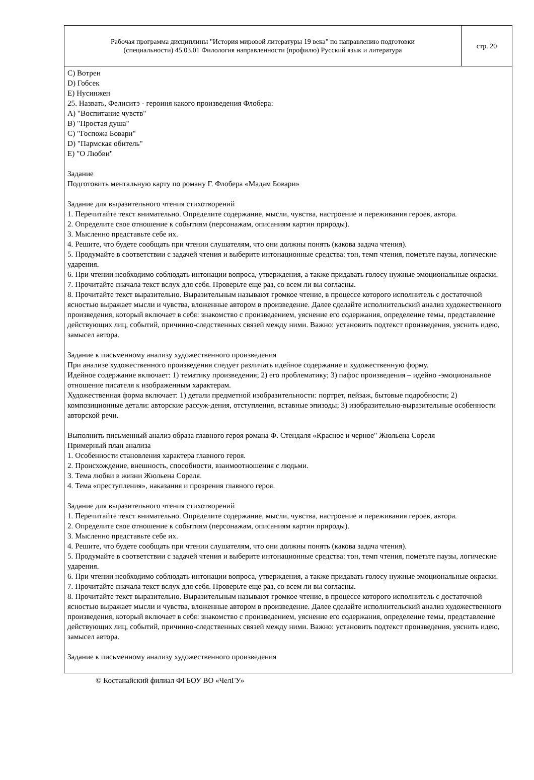| Рабочая программа дисциплины "История мировой литературы 19 века" по направлению подготовки (специальности) 45.03.01 Филология направленности (профилю) Русский язык и литература | стр. 20 |
C) Вотрен
D) Гобсек
E) Нусинжен
25. Назвать, Фелиситэ - героиня какого произведения Флобера:
A) "Воспитание чувств"
B) "Простая душа"
C) "Госпожа Бовари"
D) "Пармская обитель"
E) "О Любви"
Задание
Подготовить ментальную карту по роману Г. Флобера «Мадам Бовари»
Задание для выразительного чтения стихотворений
1. Перечитайте текст внимательно. Определите содержание, мысли, чувства, настроение и переживания героев, автора.
2. Определите свое отношение к событиям (персонажам, описаниям картин природы).
3. Мысленно представьте себе их.
4. Решите, что будете сообщать при чтении слушателям, что они должны понять (какова задача чтения).
5. Продумайте в соответствии с задачей чтения и выберите интонационные средства: тон, темп чтения, пометьте паузы, логические ударения.
6. При чтении необходимо соблюдать интонации вопроса, утверждения, а также придавать голосу нужные эмоциональные окраски.
7. Прочитайте сначала текст вслух для себя. Проверьте еще раз, со всем ли вы согласны.
8. Прочитайте текст выразительно. Выразительным называют громкое чтение, в процессе которого исполнитель с достаточной ясностью выражает мысли и чувства, вложенные автором в произведение. Далее сделайте исполнительский анализ художественного произведения, который включает в себя: знакомство с произведением, уяснение его содержания, определение темы, представление действующих лиц, событий, причинно-следственных связей между ними. Важно: установить подтекст произведения, уяснить идею, замысел автора.
Задание к письменному анализу художественного произведения
При анализе художественного произведения следует различать идейное содержание и художественную форму.
Идейное содержание включает: 1) тематику произведения; 2) его проблематику; 3) пафос произведения – идейно -эмоциональное отношение писателя к изображенным характерам.
Художественная форма включает: 1) детали предметной изобразительности: портрет, пейзаж, бытовые подробности; 2) композиционные детали: авторские рассуж-дения, отступления, вставные эпизоды; 3) изобразительно-выразительные особенности авторской речи.
Выполнить письменный анализ образа главного героя романа Ф. Стендаля «Красное и черное" Жюльена Сореля
Примерный план анализа
1. Особенности становления характера главного героя.
2. Происхождение, внешность, способности, взаимоотношения с людьми.
3. Тема любви в жизни Жюльена Сореля.
4. Тема «преступления», наказания и прозрения главного героя.
Задание для выразительного чтения стихотворений
1. Перечитайте текст внимательно. Определите содержание, мысли, чувства, настроение и переживания героев, автора.
2. Определите свое отношение к событиям (персонажам, описаниям картин природы).
3. Мысленно представьте себе их.
4. Решите, что будете сообщать при чтении слушателям, что они должны понять (какова задача чтения).
5. Продумайте в соответствии с задачей чтения и выберите интонационные средства: тон, темп чтения, пометьте паузы, логические ударения.
6. При чтении необходимо соблюдать интонации вопроса, утверждения, а также придавать голосу нужные эмоциональные окраски.
7. Прочитайте сначала текст вслух для себя. Проверьте еще раз, со всем ли вы согласны.
8. Прочитайте текст выразительно. Выразительным называют громкое чтение, в процессе которого исполнитель с достаточной ясностью выражает мысли и чувства, вложенные автором в произведение. Далее сделайте исполнительский анализ художественного произведения, который включает в себя: знакомство с произведением, уяснение его содержания, определение темы, представление действующих лиц, событий, причинно-следственных связей между ними. Важно: установить подтекст произведения, уяснить идею, замысел автора.
Задание к письменному анализу художественного произведения
© Костанайский филиал ФГБОУ ВО «ЧелГУ»